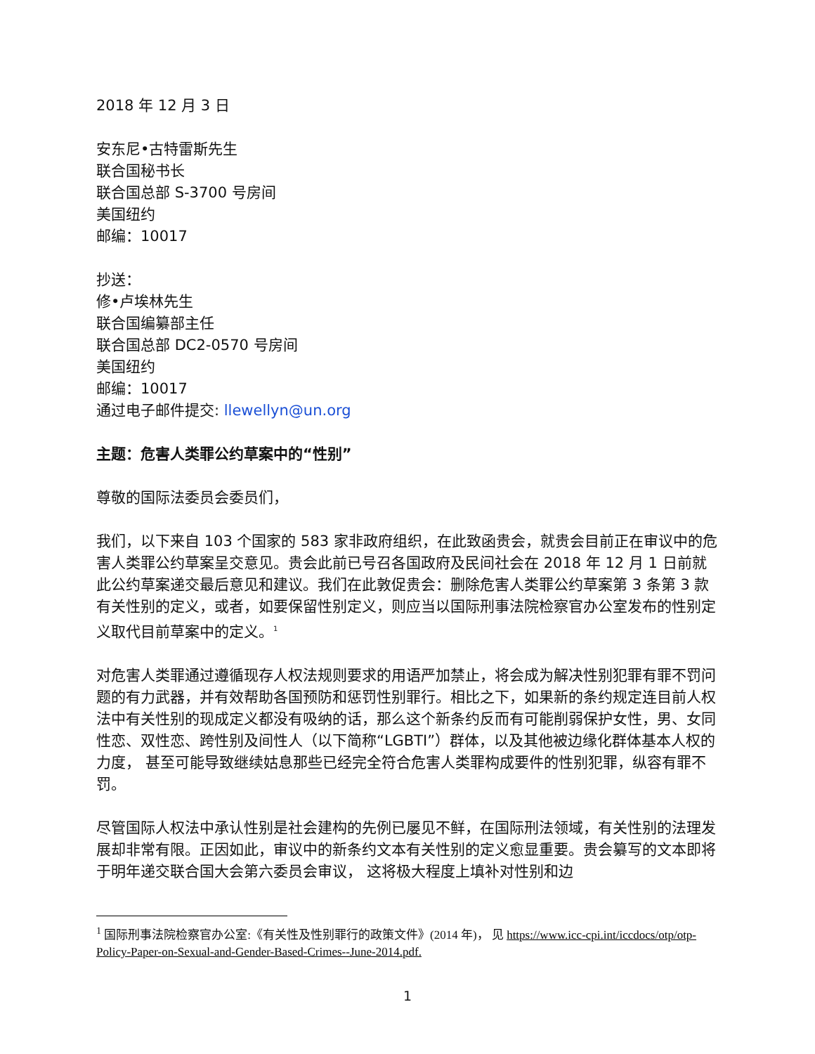2018 年 12 月 3 日
安东尼•古特雷斯先生
联合国秘书长
联合国总部 S-3700 号房间
美国纽约
邮编：10017
抄送：
修•卢埃林先生
联合国编纂部主任
联合国总部 DC2-0570 号房间
美国纽约
邮编：10017
通过电子邮件提交: llewellyn@un.org
主题：危害人类罪公约草案中的“性别”
尊敬的国际法委员会委员们，
我们，以下来自 103 个国家的 583 家非政府组织，在此致函贵会，就贵会目前正在审议中的危害人类罪公约草案呈交意见。贵会此前已号召各国政府及民间社会在 2018 年 12 月 1 日前就此公约草案递交最后意见和建议。我们在此敦促贵会：删除危害人类罪公约草案第 3 条第 3 款有关性别的定义，或者，如要保留性别定义，则应当以国际刑事法院检察官办公室发布的性别定义取代目前草案中的定义。<sup>1</sup>
对危害人类罪通过遵循现存人权法规则要求的用语严加禁止，将会成为解决性别犯罪有罪不罚问题的有力武器，并有效帮助各国预防和惩罚性别罪行。相比之下，如果新的条约规定连目前人权法中有关性别的现成定义都没有吸纳的话，那么这个新条约反而有可能削弱保护女性，男、女同性恋、双性恋、跨性别及间性人（以下简称“LGBTI”）群体，以及其他被边缘化群体基本人权的力度， 甚至可能导致继续姑息那些已经完全符合危害人类罪构成要件的性别犯罪，纵容有罪不罚。
尽管国际人权法中承认性别是社会建构的先例已屡见不鲜，在国际刑法领域，有关性别的法理发展却非常有限。正因如此，审议中的新条约文本有关性别的定义愈显重要。贵会纂写的文本即将于明年递交联合国大会第六委员会审议， 这将极大程度上填补对性别和边
<sup>1</sup> 国际刑事法院检察官办公室:《有关性及性别罪行的政策文件》(2014 年)， 见 https://www.icc-cpi.int/iccdocs/otp/otp-Policy-Paper-on-Sexual-and-Gender-Based-Crimes--June-2014.pdf.
1